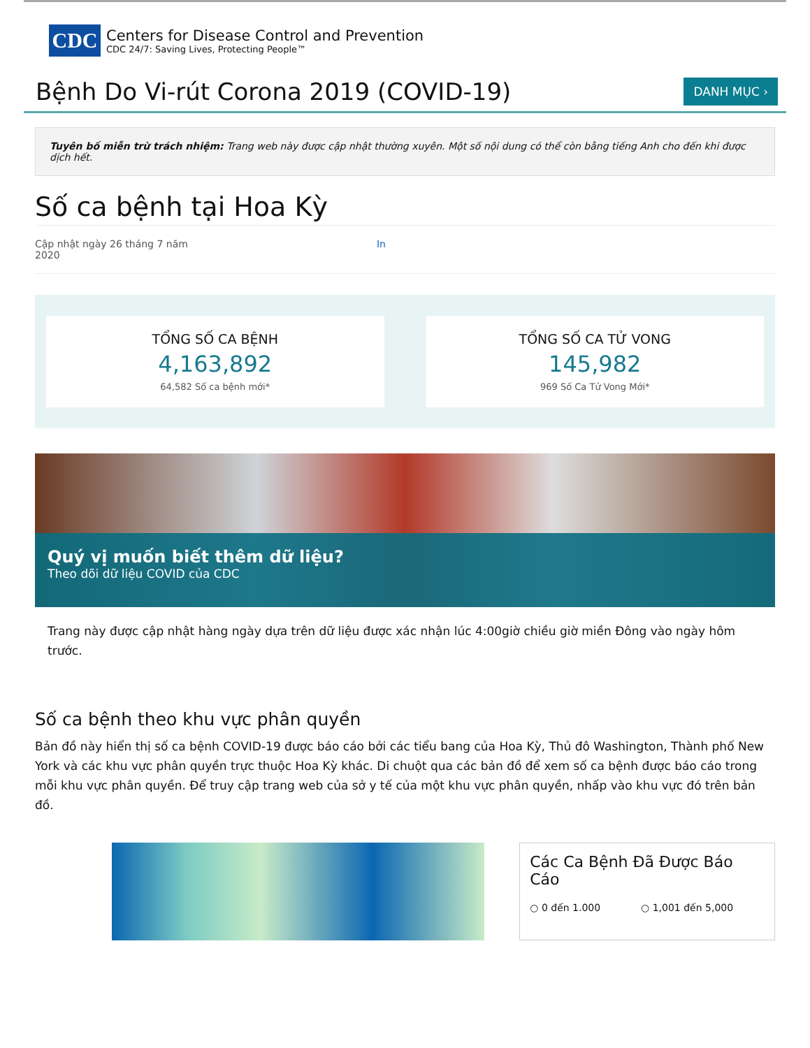CDC
Centers for Disease Control and Prevention
CDC 24/7: Saving Lives, Protecting People™
Bệnh Do Vi-rút Corona 2019 (COVID-19)
DANH MỤC ›
Tuyên bố miễn trừ trách nhiệm: Trang web này được cập nhật thường xuyên. Một số nội dung có thể còn bằng tiếng Anh cho đến khi được dịch hết.
Số ca bệnh tại Hoa Kỳ
Cập nhật ngày 26 tháng 7 năm
2020
In
TỔNG SỐ CA BỆNH
4,163,892
64,582 Số ca bệnh mới*
TỔNG SỐ CA TỬ VONG
145,982
969 Số Ca Tử Vong Mới*
Quý vị muốn biết thêm dữ liệu?
Theo dõi dữ liệu COVID của CDC
Trang này được cập nhật hàng ngày dựa trên dữ liệu được xác nhận lúc 4:00giờ chiều giờ miền Đông vào ngày hôm trước.
Số ca bệnh theo khu vực phân quyền
Bản đồ này hiển thị số ca bệnh COVID-19 được báo cáo bởi các tiểu bang của Hoa Kỳ, Thủ đô Washington, Thành phố New York và các khu vực phân quyền trực thuộc Hoa Kỳ khác. Di chuột qua các bản đồ để xem số ca bệnh được báo cáo trong mỗi khu vực phân quyền. Để truy cập trang web của sở y tế của một khu vực phân quyền, nhấp vào khu vực đó trên bản đồ.
Các Ca Bệnh Đã Được Báo Cáo
○ 0 đến 1.000 ○ 1,001 đến 5,000